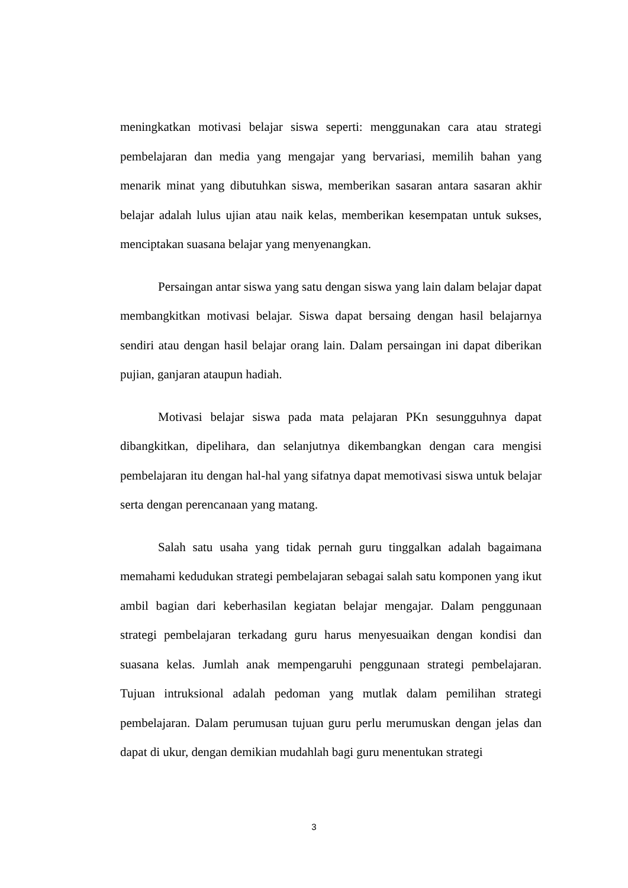meningkatkan motivasi belajar siswa seperti: menggunakan cara atau strategi pembelajaran dan media yang mengajar yang bervariasi, memilih bahan yang menarik minat yang dibutuhkan siswa, memberikan sasaran antara sasaran akhir belajar adalah lulus ujian atau naik kelas, memberikan kesempatan untuk sukses, menciptakan suasana belajar yang menyenangkan.
Persaingan antar siswa yang satu dengan siswa yang lain dalam belajar dapat membangkitkan motivasi belajar. Siswa dapat bersaing dengan hasil belajarnya sendiri atau dengan hasil belajar orang lain. Dalam persaingan ini dapat diberikan pujian, ganjaran ataupun hadiah.
Motivasi belajar siswa pada mata pelajaran PKn sesungguhnya dapat dibangkitkan, dipelihara, dan selanjutnya dikembangkan dengan cara mengisi pembelajaran itu dengan hal-hal yang sifatnya dapat memotivasi siswa untuk belajar serta dengan perencanaan yang matang.
Salah satu usaha yang tidak pernah guru tinggalkan adalah bagaimana memahami kedudukan strategi pembelajaran sebagai salah satu komponen yang ikut ambil bagian dari keberhasilan kegiatan belajar mengajar. Dalam penggunaan strategi pembelajaran terkadang guru harus menyesuaikan dengan kondisi dan suasana kelas. Jumlah anak mempengaruhi penggunaan strategi pembelajaran. Tujuan intruksional adalah pedoman yang mutlak dalam pemilihan strategi pembelajaran. Dalam perumusan tujuan guru perlu merumuskan dengan jelas dan dapat di ukur, dengan demikian mudahlah bagi guru menentukan strategi
3